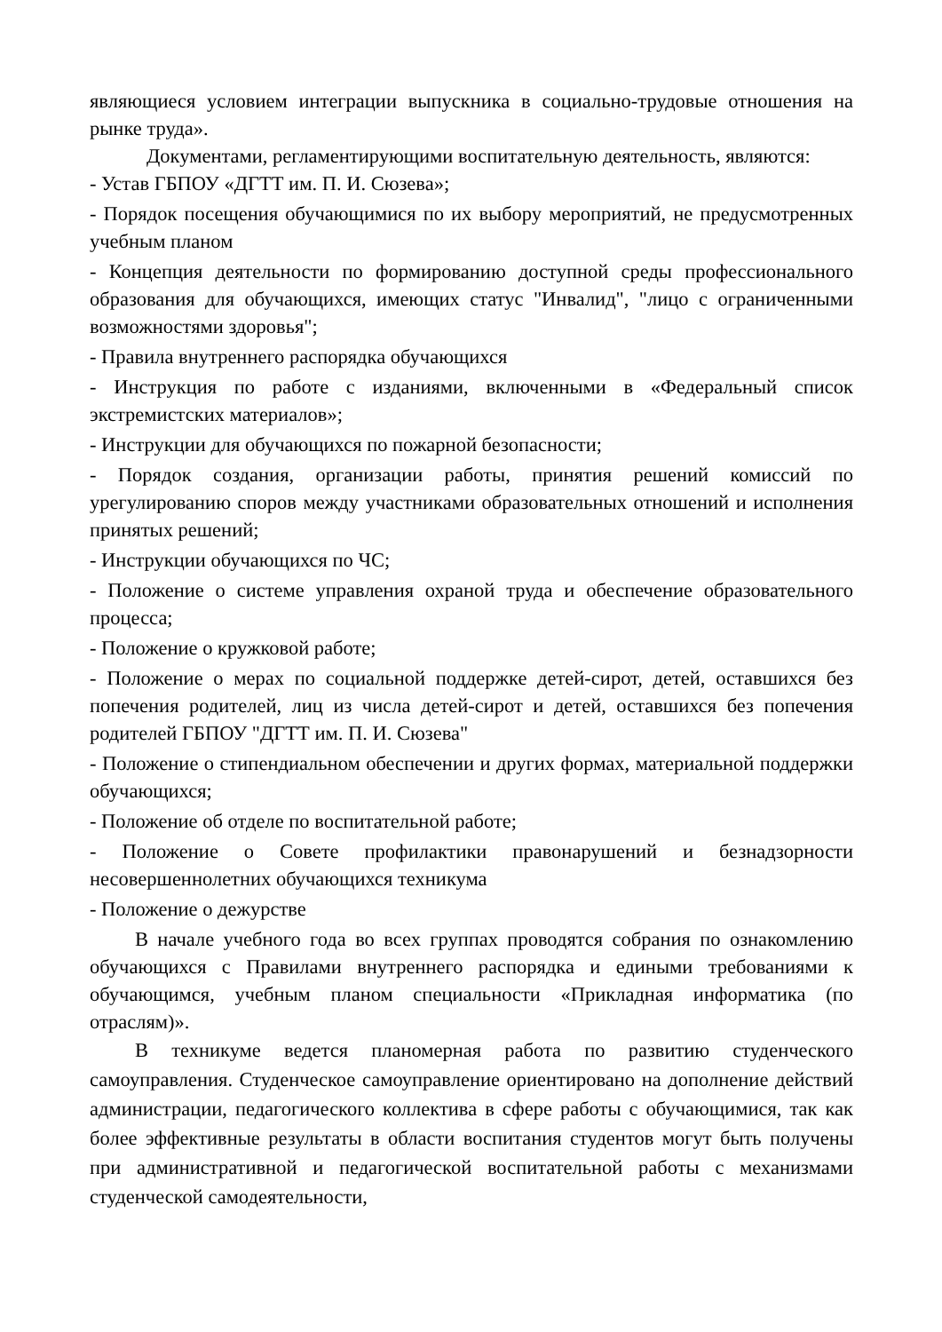являющиеся условием интеграции выпускника в социально-трудовые отношения на рынке труда».
Документами, регламентирующими воспитательную деятельность, являются:
- Устав ГБПОУ «ДГТТ им. П. И. Сюзева»;
- Порядок посещения обучающимися по их выбору мероприятий, не предусмотренных учебным планом
- Концепция деятельности по формированию доступной среды профессионального образования для обучающихся, имеющих статус "Инвалид", "лицо с ограниченными возможностями здоровья";
- Правила внутреннего распорядка обучающихся
- Инструкция по работе с изданиями, включенными в «Федеральный список экстремистских материалов»;
- Инструкции для обучающихся по пожарной безопасности;
- Порядок создания, организации работы, принятия решений комиссий по урегулированию споров между участниками образовательных отношений и исполнения принятых решений;
- Инструкции обучающихся по ЧС;
- Положение о системе управления охраной труда и обеспечение образовательного процесса;
- Положение о кружковой работе;
- Положение о мерах по социальной поддержке детей-сирот, детей, оставшихся без попечения родителей, лиц из числа детей-сирот и детей, оставшихся без попечения родителей ГБПОУ "ДГТТ им. П. И. Сюзева"
- Положение о стипендиальном обеспечении и других формах, материальной поддержки обучающихся;
- Положение об отделе по воспитательной работе;
- Положение о Совете профилактики правонарушений и безнадзорности несовершеннолетних обучающихся техникума
- Положение о дежурстве
В начале учебного года во всех группах проводятся собрания по ознакомлению обучающихся с Правилами внутреннего распорядка и едиными требованиями к обучающимся, учебным планом специальности «Прикладная информатика (по отраслям)».
В техникуме ведется планомерная работа по развитию студенческого самоуправления. Студенческое самоуправление ориентировано на дополнение действий администрации, педагогического коллектива в сфере работы с обучающимися, так как более эффективные результаты в области воспитания студентов могут быть получены при административной и педагогической воспитательной работы с механизмами студенческой самодеятельности,